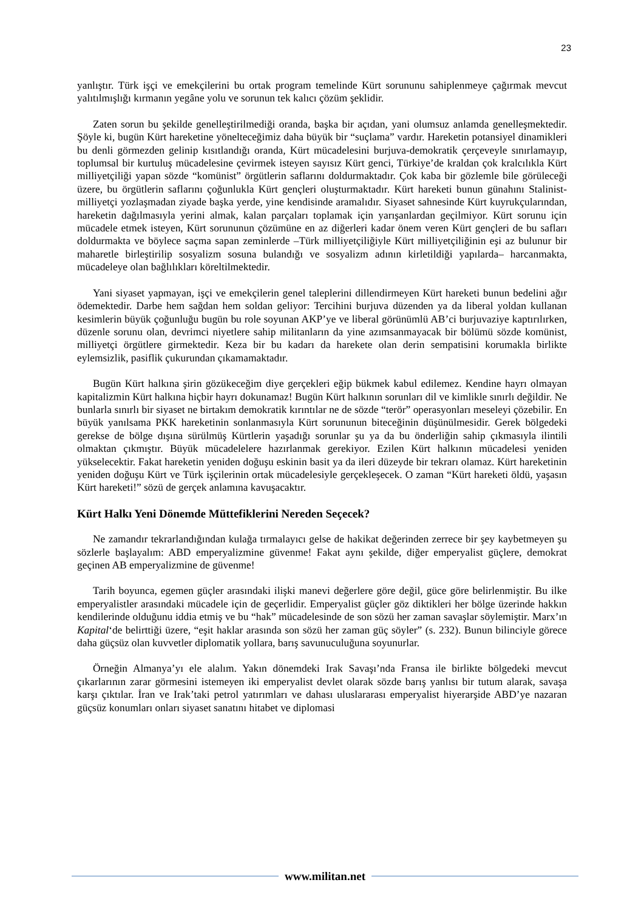23
yanlıştır. Türk işçi ve emekçilerini bu ortak program temelinde Kürt sorununu sahiplenmeye çağırmak mevcut yalıtılmışlığı kırmanın yegâne yolu ve sorunun tek kalıcı çözüm şeklidir.
Zaten sorun bu şekilde genelleştirilmediği oranda, başka bir açıdan, yani olumsuz anlamda genelleşmektedir. Şöyle ki, bugün Kürt hareketine yönelteceğimiz daha büyük bir “suçlama” vardır. Hareketin potansiyel dinamikleri bu denli görmezden gelinip kısıtlandığı oranda, Kürt mücadelesini burjuva-demokratik çerçeveyle sınırlamayıp, toplumsal bir kurtuluş mücadelesine çevirmek isteyen sayısız Kürt genci, Türkiye’de kraldan çok kralcılıkla Kürt milliyetçiliği yapan sözde “komünist” örgütlerin saflarını doldurmaktadır. Çok kaba bir gözlemle bile görüleceği üzere, bu örgütlerin saflarını çoğunlukla Kürt gençleri oluşturmaktadır. Kürt hareketi bunun günahını Stalinist-milliyetçi yozlaşmadan ziyade başka yerde, yine kendisinde aramalıdır. Siyaset sahnesinde Kürt kuyrukçularından, hareketin dağılmasıyla yerini almak, kalan parçaları toplamak için yarışanlardan geçilmiyor. Kürt sorunu için mücadele etmek isteyen, Kürt sorununun çözümüne en az diğerleri kadar önem veren Kürt gençleri de bu safları doldurmakta ve böylece saçma sapan zeminlerde –Türk milliyetçiliğiyle Kürt milliyetçiliğinin eşi az bulunur bir maharetle birleştirilip sosyalizm sosuna bulandığı ve sosyalizm adının kirletildiği yapılarda– harcanmakta, mücadeleye olan bağlılıkları köreltilmektedir.
Yani siyaset yapmayan, işçi ve emekçilerin genel taleplerini dillendirmeyen Kürt hareketi bunun bedelini ağır ödemektedir. Darbe hem sağdan hem soldan geliyor: Tercihini burjuva düzenden ya da liberal yoldan kullanan kesimlerin büyük çoğunluğu bugün bu role soyunan AKP’ye ve liberal görünümlü AB’ci burjuvaziye kaptırılırken, düzenle sorunu olan, devrimci niyetlere sahip militanların da yine azımsanmayacak bir bölümü sözde komünist, milliyetçi örgütlere girmektedir. Keza bir bu kadarı da harekete olan derin sempatisini korumakla birlikte eylemsizlik, pasiflik çukurundan çıkamamaktadır.
Bugün Kürt halkına şirin gözükeceğim diye gerçekleri eğip bükmek kabul edilemez. Kendine hayrı olmayan kapitalizmin Kürt halkına hiçbir hayrı dokunamaz! Bugün Kürt halkının sorunları dil ve kimlikle sınırlı değildir. Ne bunlarla sınırlı bir siyaset ne birtakım demokratik kırıntılar ne de sözde “terör” operasyonları meseleyi çözebilir. En büyük yanılsama PKK hareketinin sonlanmasıyla Kürt sorununun biteceğinin düşünülmesidir. Gerek bölgedeki gerekse de bölge dışına sürülmüş Kürtlerin yaşadığı sorunlar şu ya da bu önderliğin sahip çıkmasıyla ilintili olmaktan çıkmıştır. Büyük mücadelelere hazırlanmak gerekiyor. Ezilen Kürt halkının mücadelesi yeniden yükselecektir. Fakat hareketin yeniden doğuşu eskinin basit ya da ileri düzeyde bir tekrarı olamaz. Kürt hareketinin yeniden doğuşu Kürt ve Türk işçilerinin ortak mücadelesiyle gerçekleşecek. O zaman “Kürt hareketi öldü, yaşasın Kürt hareketi!” sözü de gerçek anlamına kavuşacaktır.
Kürt Halkı Yeni Dönemde Müttefiklerini Nereden Seçecek?
Ne zamandır tekrarlandığından kulağa tırmalayıcı gelse de hakikat değerinden zerrece bir şey kaybetmeyen şu sözlerle başlayalım: ABD emperyalizmine güvenme! Fakat aynı şekilde, diğer emperyalist güçlere, demokrat geçinen AB emperyalizmine de güvenme!
Tarih boyunca, egemen güçler arasındaki ilişki manevi değerlere göre değil, güce göre belirlenmiştir. Bu ilke emperyalistler arasındaki mücadele için de geçerlidir. Emperyalist güçler göz diktikleri her bölge üzerinde hakkın kendilerinde olduğunu iddia etmiş ve bu “hak” mücadelesinde de son sözü her zaman savaşlar söylemiştir. Marx’ın Kapital‘de belirttiği üzere, “eşit haklar arasında son sözü her zaman güç söyler” (s. 232). Bunun bilinciyle görece daha güçsüz olan kuvvetler diplomatik yollara, barış savunuculuğuna soyunurlar.
Örneğin Almanya’yı ele alalım. Yakın dönemdeki Irak Savaşı’nda Fransa ile birlikte bölgedeki mevcut çıkarlarının zarar görmesini istemeyen iki emperyalist devlet olarak sözde barış yanlısı bir tutum alarak, savaşa karşı çıktılar. İran ve Irak’taki petrol yatırımları ve dahası uluslararası emperyalist hiyerarşide ABD’ye nazaran güçsüz konumları onları siyaset sanatını hitabet ve diplomasi
www.militan.net